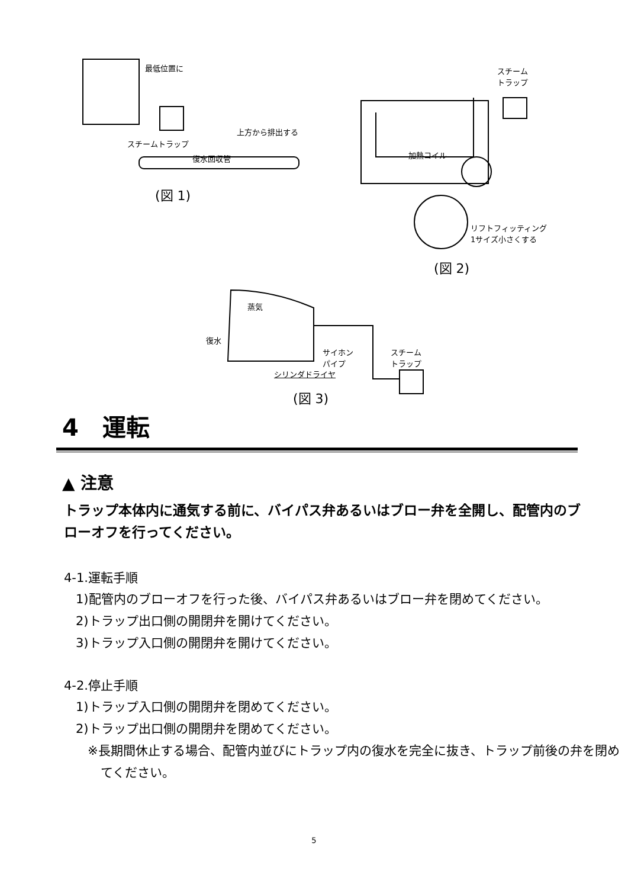最低位置に
上方から排出する
スチームトラップ
復水回収管
(図 1)
スチーム
トラップ
加熱コイル
リフトフィッティング
1サイズ小さくする
(図 2)
蒸気
復水
サイホン
パイプ
スチーム
トラップ
シリンダドライヤ
(図 3)
4　運転
▲ 注意
トラップ本体内に通気する前に、バイパス弁あるいはブロー弁を全開し、配管内のブローオフを行ってください。
4-1.運転手順
1)配管内のブローオフを行った後、バイパス弁あるいはブロー弁を閉めてください。
2)トラップ出口側の開閉弁を開けてください。
3)トラップ入口側の開閉弁を開けてください。
4-2.停止手順
1)トラップ入口側の開閉弁を閉めてください。
2)トラップ出口側の開閉弁を閉めてください。
※長期間休止する場合、配管内並びにトラップ内の復水を完全に抜き、トラップ前後の弁を閉めてください。
5